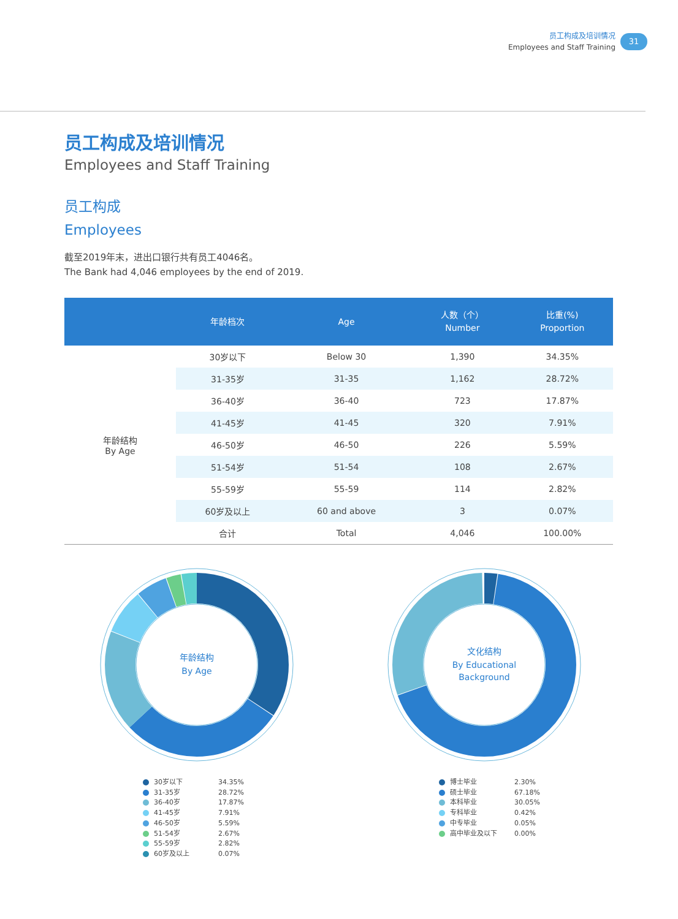员工构成及培训情况
Employees and Staff Training
31
员工构成及培训情况
Employees and Staff Training
员工构成
Employees
截至2019年末，进出口银行共有员工4046名。
The Bank had 4,046 employees by the end of 2019.
| | 年龄档次 | Age | 人数（个） Number | 比重(%) Proportion |
| --- | --- | --- | --- | --- |
| 年龄结构 By Age | 30岁以下 | Below 30 | 1,390 | 34.35% |
| | 31-35岁 | 31-35 | 1,162 | 28.72% |
| | 36-40岁 | 36-40 | 723 | 17.87% |
| | 41-45岁 | 41-45 | 320 | 7.91% |
| | 46-50岁 | 46-50 | 226 | 5.59% |
| | 51-54岁 | 51-54 | 108 | 2.67% |
| | 55-59岁 | 55-59 | 114 | 2.82% |
| | 60岁及以上 | 60 and above | 3 | 0.07% |
| | 合计 | Total | 4,046 | 100.00% |
年龄结构
By Age
30岁以下 34.35%
31-35岁 28.72%
36-40岁 17.87%
41-45岁 7.91%
46-50岁 5.59%
51-54岁 2.67%
55-59岁 2.82%
60岁及以上 0.07%
文化结构
By Educational
Background
博士毕业 2.30%
硕士毕业 67.18%
本科毕业 30.05%
专科毕业 0.42%
中专毕业 0.05%
高中毕业及以下 0.00%